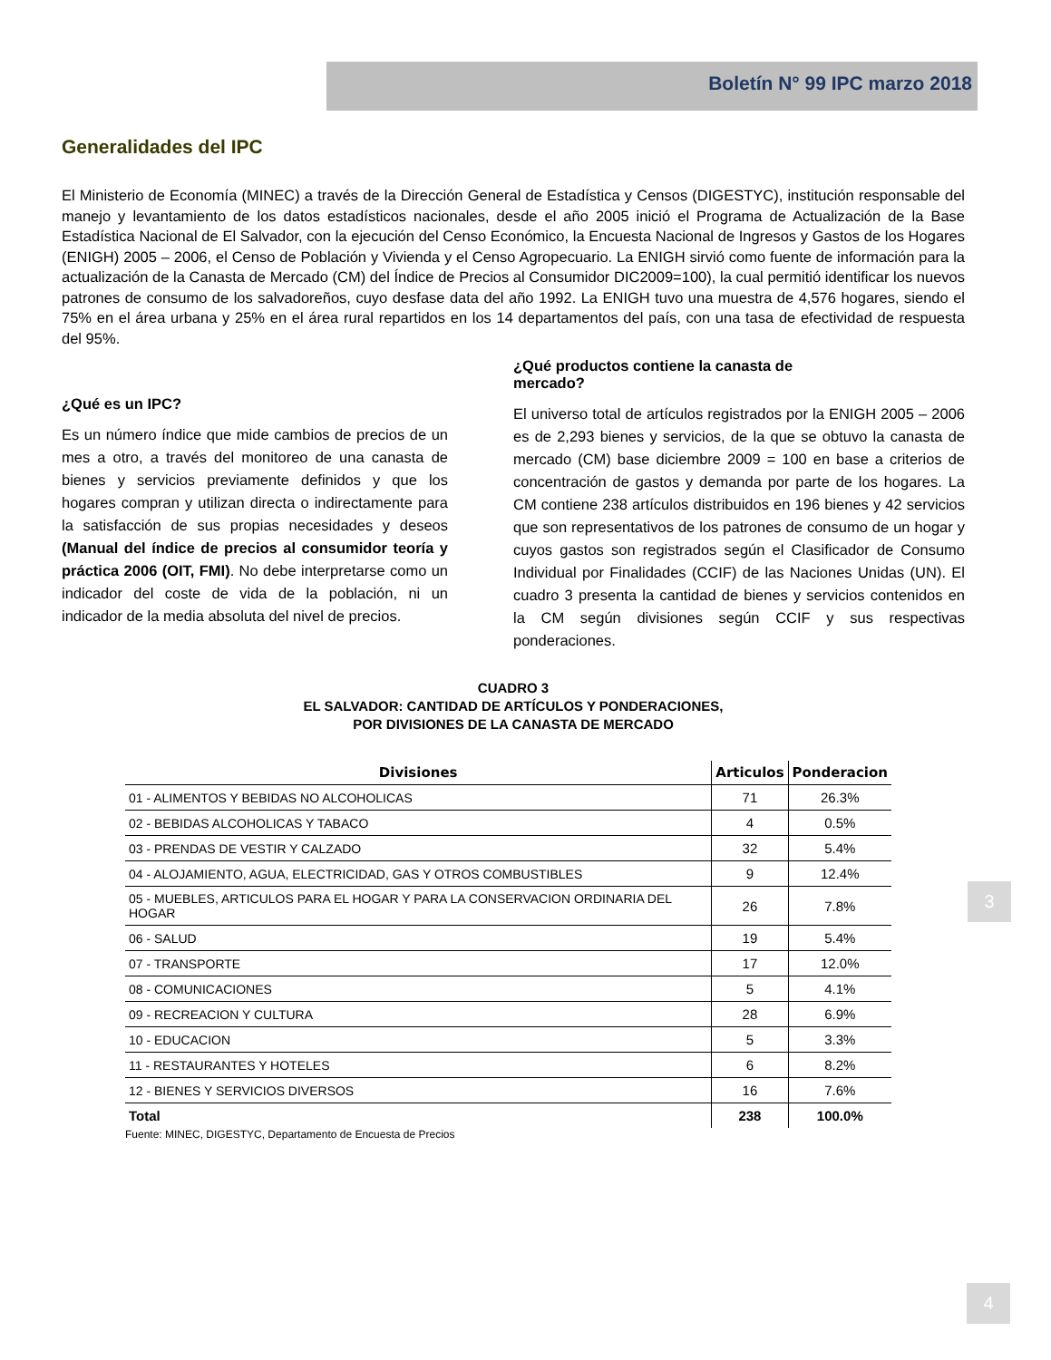Boletín N° 99 IPC marzo 2018
Generalidades del IPC
El Ministerio de Economía (MINEC) a través de la Dirección General de Estadística y Censos (DIGESTYC), institución responsable del manejo y levantamiento de los datos estadísticos nacionales, desde el año 2005 inició el Programa de Actualización de la Base Estadística Nacional de El Salvador, con la ejecución del Censo Económico, la Encuesta Nacional de Ingresos y Gastos de los Hogares (ENIGH) 2005 – 2006, el Censo de Población y Vivienda y el Censo Agropecuario. La ENIGH sirvió como fuente de información para la actualización de la Canasta de Mercado (CM) del Índice de Precios al Consumidor DIC2009=100), la cual permitió identificar los nuevos patrones de consumo de los salvadoreños, cuyo desfase data del año 1992. La ENIGH tuvo una muestra de 4,576 hogares, siendo el 75% en el área urbana y 25% en el área rural repartidos en los 14 departamentos del país, con una tasa de efectividad de respuesta del 95%.
¿Qué es un IPC?
Es un número índice que mide cambios de precios de un mes a otro, a través del monitoreo de una canasta de bienes y servicios previamente definidos y que los hogares compran y utilizan directa o indirectamente para la satisfacción de sus propias necesidades y deseos (Manual del índice de precios al consumidor teoría y práctica 2006 (OIT, FMI). No debe interpretarse como un indicador del coste de vida de la población, ni un indicador de la media absoluta del nivel de precios.
¿Qué productos contiene la canasta de
mercado?
El universo total de artículos registrados por la ENIGH 2005 – 2006 es de 2,293 bienes y servicios, de la que se obtuvo la canasta de mercado (CM) base diciembre 2009 = 100 en base a criterios de concentración de gastos y demanda por parte de los hogares. La CM contiene 238 artículos distribuidos en 196 bienes y 42 servicios que son representativos de los patrones de consumo de un hogar y cuyos gastos son registrados según el Clasificador de Consumo Individual por Finalidades (CCIF) de las Naciones Unidas (UN). El cuadro 3 presenta la cantidad de bienes y servicios contenidos en la CM según divisiones según CCIF y sus respectivas ponderaciones.
CUADRO 3
EL SALVADOR: CANTIDAD DE ARTÍCULOS Y PONDERACIONES,
POR DIVISIONES DE LA CANASTA DE MERCADO
| Divisiones | Articulos | Ponderacion |
| --- | --- | --- |
| 01 - ALIMENTOS Y BEBIDAS NO ALCOHOLICAS | 71 | 26.3% |
| 02 - BEBIDAS ALCOHOLICAS Y TABACO | 4 | 0.5% |
| 03 - PRENDAS DE VESTIR Y CALZADO | 32 | 5.4% |
| 04 - ALOJAMIENTO, AGUA, ELECTRICIDAD, GAS Y OTROS COMBUSTIBLES | 9 | 12.4% |
| 05 - MUEBLES, ARTICULOS PARA EL HOGAR Y PARA LA CONSERVACION ORDINARIA DEL HOGAR | 26 | 7.8% |
| 06 - SALUD | 19 | 5.4% |
| 07 - TRANSPORTE | 17 | 12.0% |
| 08 - COMUNICACIONES | 5 | 4.1% |
| 09 - RECREACION Y CULTURA | 28 | 6.9% |
| 10 - EDUCACION | 5 | 3.3% |
| 11 - RESTAURANTES Y HOTELES | 6 | 8.2% |
| 12 - BIENES Y SERVICIOS DIVERSOS | 16 | 7.6% |
| Total | 238 | 100.0% |
Fuente: MINEC, DIGESTYC, Departamento de Encuesta de Precios
3
4